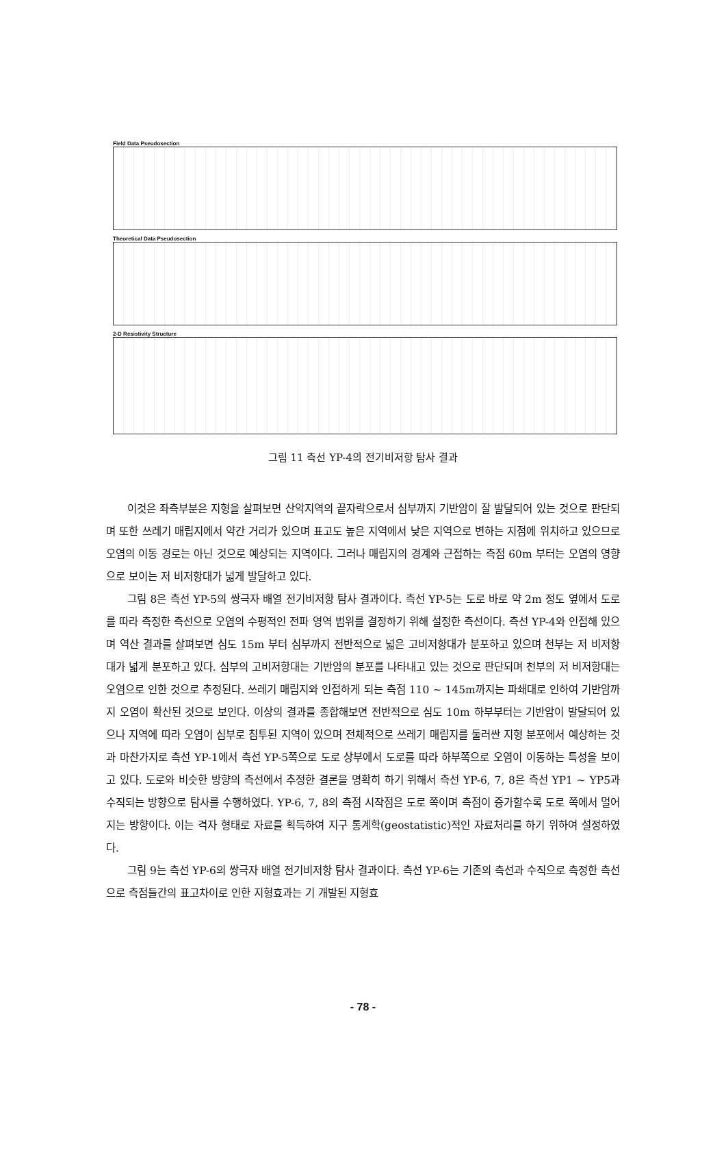Field Data Pseudosection
Theoretical Data Pseudosection
2-D Resistivity Structure
그림 11 측선 YP-4의 전기비저항 탐사 결과
이것은 좌측부분은 지형을 살펴보면 산악지역의 끝자락으로서 심부까지 기반암이 잘 발달되어 있는 것으로 판단되며 또한 쓰레기 매립지에서 약간 거리가 있으며 표고도 높은 지역에서 낮은 지역으로 변하는 지점에 위치하고 있으므로 오염의 이동 경로는 아닌 것으로 예상되는 지역이다. 그러나 매립지의 경계와 근접하는 측점 60m 부터는 오염의 영향으로 보이는 저 비저항대가 넓게 발달하고 있다.
그림 8은 측선 YP-5의 쌍극자 배열 전기비저항 탐사 결과이다. 측선 YP-5는 도로 바로 약 2m 정도 옆에서 도로를 따라 측정한 측선으로 오염의 수평적인 전파 영역 범위를 결정하기 위해 설정한 측선이다. 측선 YP-4와 인접해 있으며 역산 결과를 살펴보면 심도 15m 부터 심부까지 전반적으로 넓은 고비저항대가 분포하고 있으며 천부는 저 비저항대가 넓게 분포하고 있다. 심부의 고비저항대는 기반암의 분포를 나타내고 있는 것으로 판단되며 천부의 저 비저항대는 오염으로 인한 것으로 추정된다. 쓰레기 매립지와 인접하게 되는 측점 110 ~ 145m까지는 파쇄대로 인하여 기반암까지 오염이 확산된 것으로 보인다. 이상의 결과를 종합해보면 전반적으로 심도 10m 하부부터는 기반암이 발달되어 있으나 지역에 따라 오염이 심부로 침투된 지역이 있으며 전체적으로 쓰레기 매립지를 둘러싼 지형 분포에서 예상하는 것과 마찬가지로 측선 YP-1에서 측선 YP-5쪽으로 도로 상부에서 도로를 따라 하부쪽으로 오염이 이동하는 특성을 보이고 있다. 도로와 비슷한 방향의 측선에서 추정한 결론을 명확히 하기 위해서 측선 YP-6, 7, 8은 측선 YP1 ~ YP5과 수직되는 방향으로 탐사를 수행하였다. YP-6, 7, 8의 측점 시작점은 도로 쪽이며 측점이 증가할수록 도로 쪽에서 멀어지는 방향이다. 이는 격자 형태로 자료를 획득하여 지구 통계학(geostatistic)적인 자료처리를 하기 위하여 설정하였다.
그림 9는 측선 YP-6의 쌍극자 배열 전기비저항 탐사 결과이다. 측선 YP-6는 기존의 측선과 수직으로 측정한 측선으로 측점들간의 표고차이로 인한 지형효과는 기 개발된 지형효
- 78 -